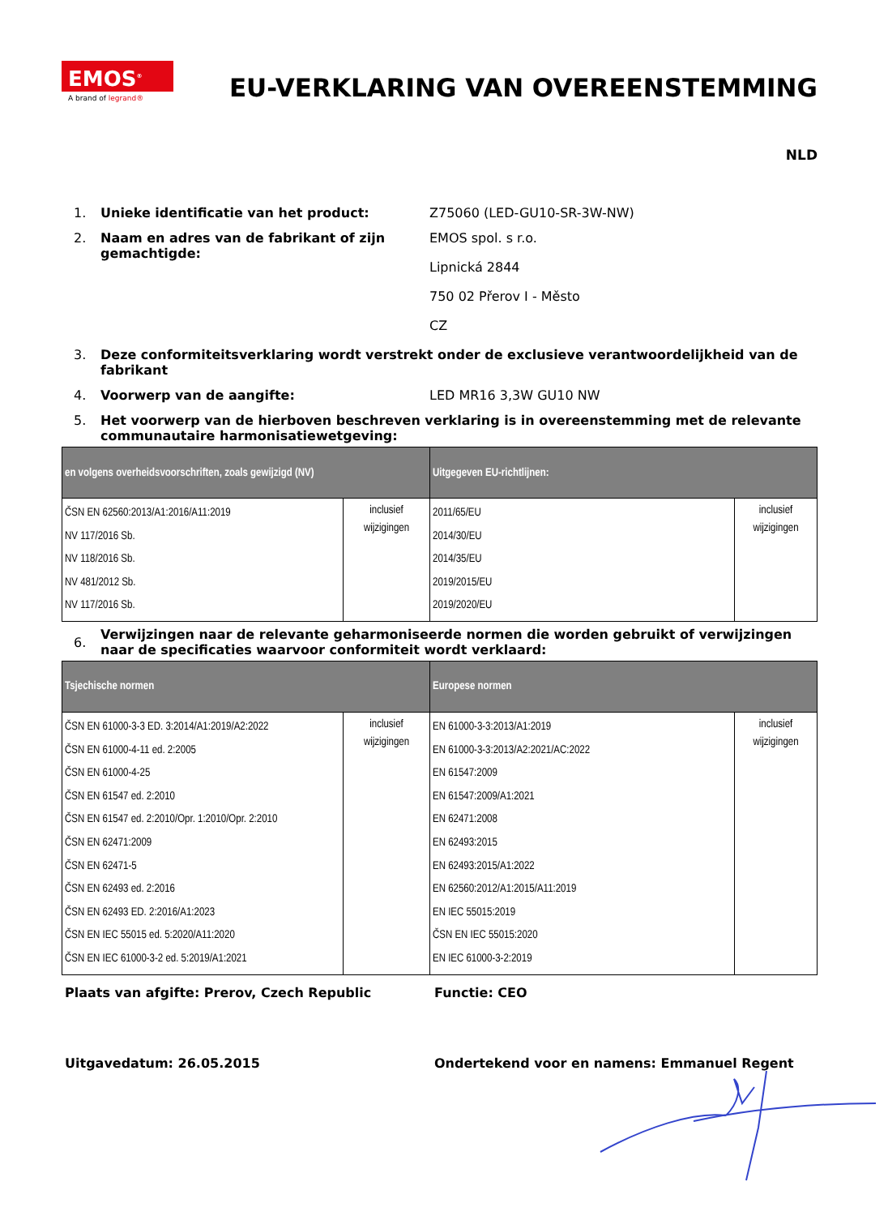EMOS<sup>®</sup>
A brand of legrand®
EU-VERKLARING VAN OVEREENSTEMMING
NLD
1. Unieke identificatie van het product: Z75060 (LED-GU10-SR-3W-NW)
2. Naam en adres van de fabrikant of zijn gemachtigde:
EMOS spol. s r.o.
Lipnická 2844
750 02 Přerov I - Město
CZ
3. Deze conformiteitsverklaring wordt verstrekt onder de exclusieve verantwoordelijkheid van de fabrikant
4. Voorwerp van de aangifte: LED MR16 3,3W GU10 NW
5. Het voorwerp van de hierboven beschreven verklaring is in overeenstemming met de relevante communautaire harmonisatiewetgeving:
| en volgens overheidsvoorschriften, zoals gewijzigd (NV) | | Uitgegeven EU-richtlijnen: | |
| --- | --- | --- | --- |
| ČSN EN 62560:2013/A1:2016/A11:2019 NV 117/2016 Sb. NV 118/2016 Sb. NV 481/2012 Sb. NV 117/2016 Sb. | inclusief wijzigingen | 2011/65/EU 2014/30/EU 2014/35/EU 2019/2015/EU 2019/2020/EU | inclusief wijzigingen |
6.
Verwijzingen naar de relevante geharmoniseerde normen die worden gebruikt of verwijzingen naar de specificaties waarvoor conformiteit wordt verklaard:
| Tsjechische normen | | Europese normen | |
| --- | --- | --- | --- |
| ČSN EN 61000-3-3 ED. 3:2014/A1:2019/A2:2022 ČSN EN 61000-4-11 ed. 2:2005 ČSN EN 61000-4-25 ČSN EN 61547 ed. 2:2010 ČSN EN 61547 ed. 2:2010/Opr. 1:2010/Opr. 2:2010 ČSN EN 62471:2009 ČSN EN 62471-5 ČSN EN 62493 ed. 2:2016 ČSN EN 62493 ED. 2:2016/A1:2023 ČSN EN IEC 55015 ed. 5:2020/A11:2020 ČSN EN IEC 61000-3-2 ed. 5:2019/A1:2021 | inclusief wijzigingen | EN 61000-3-3:2013/A1:2019 EN 61000-3-3:2013/A2:2021/AC:2022 EN 61547:2009 EN 61547:2009/A1:2021 EN 62471:2008 EN 62493:2015 EN 62493:2015/A1:2022 EN 62560:2012/A1:2015/A11:2019 EN IEC 55015:2019 ČSN EN IEC 55015:2020 EN IEC 61000-3-2:2019 | inclusief wijzigingen |
Plaats van afgifte: Prerov, Czech Republic Functie: CEO
Uitgavedatum: 26.05.2015 Ondertekend voor en namens: Emmanuel Regent